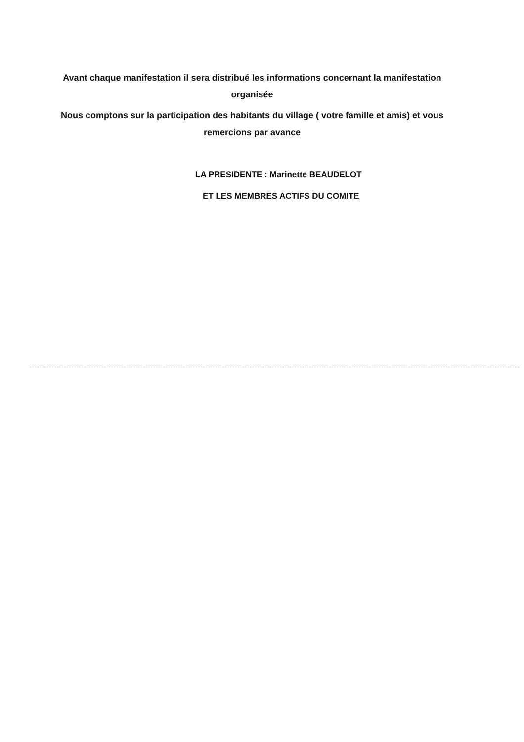Avant chaque manifestation il sera distribué les informations concernant la manifestation organisée
Nous comptons sur la participation des habitants du village ( votre famille et amis) et vous remercions par avance
LA PRESIDENTE : Marinette BEAUDELOT
ET LES MEMBRES ACTIFS DU COMITE